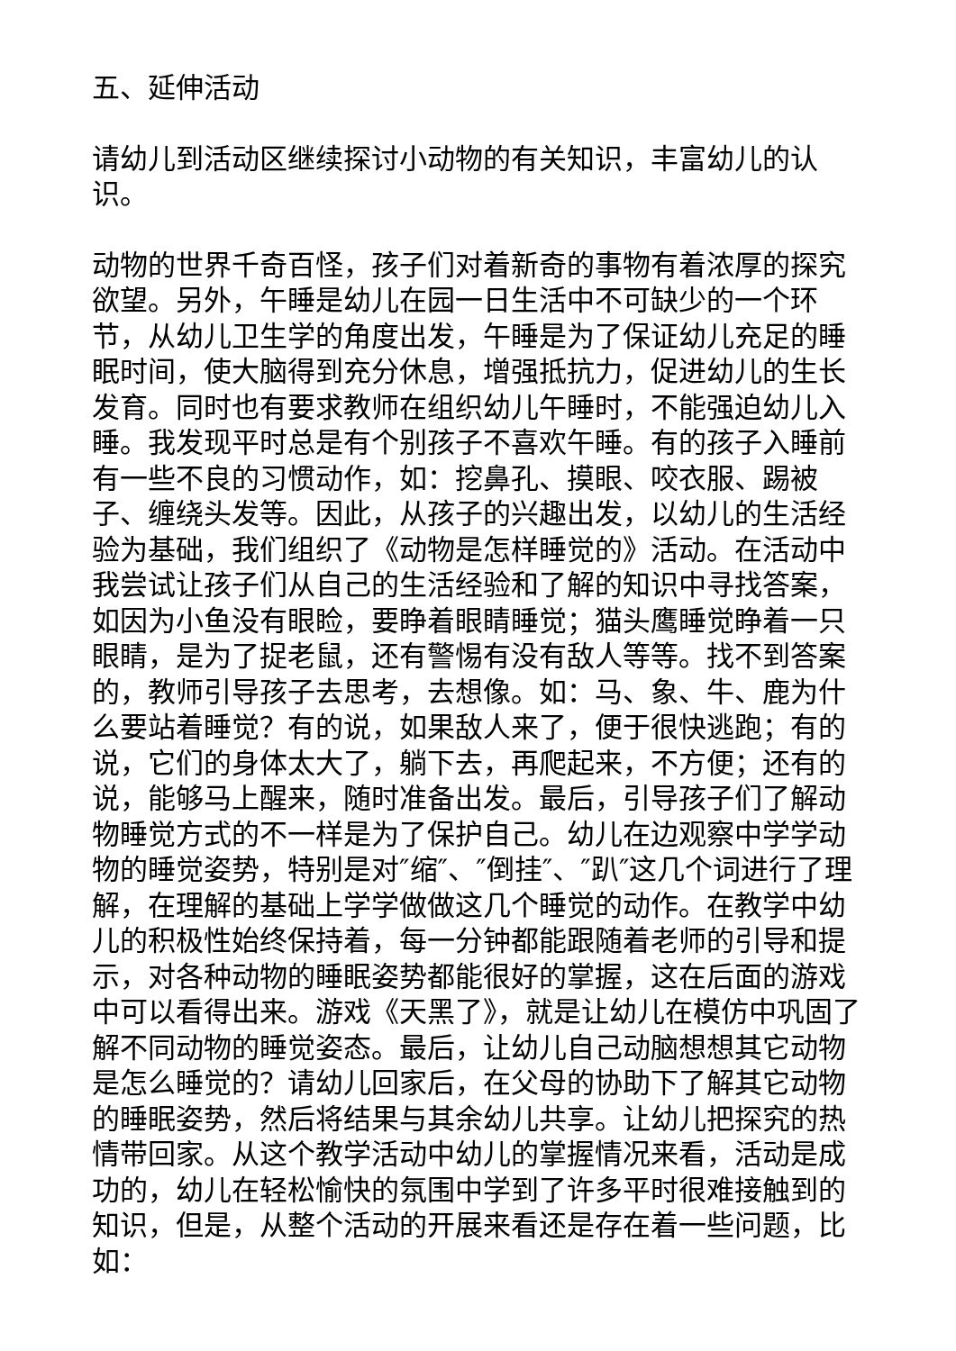五、延伸活动
请幼儿到活动区继续探讨小动物的有关知识，丰富幼儿的认识。
动物的世界千奇百怪，孩子们对着新奇的事物有着浓厚的探究欲望。另外，午睡是幼儿在园一日生活中不可缺少的一个环节，从幼儿卫生学的角度出发，午睡是为了保证幼儿充足的睡眠时间，使大脑得到充分休息，增强抵抗力，促进幼儿的生长发育。同时也有要求教师在组织幼儿午睡时，不能强迫幼儿入睡。我发现平时总是有个别孩子不喜欢午睡。有的孩子入睡前有一些不良的习惯动作，如：挖鼻孔、摸眼、咬衣服、踢被子、缠绕头发等。因此，从孩子的兴趣出发，以幼儿的生活经验为基础，我们组织了《动物是怎样睡觉的》活动。在活动中我尝试让孩子们从自己的生活经验和了解的知识中寻找答案，如因为小鱼没有眼睑，要睁着眼睛睡觉；猫头鹰睡觉睁着一只眼睛，是为了捉老鼠，还有警惕有没有敌人等等。找不到答案的，教师引导孩子去思考，去想像。如：马、象、牛、鹿为什么要站着睡觉？有的说，如果敌人来了，便于很快逃跑；有的说，它们的身体太大了，躺下去，再爬起来，不方便；还有的说，能够马上醒来，随时准备出发。最后，引导孩子们了解动物睡觉方式的不一样是为了保护自己。幼儿在边观察中学学动物的睡觉姿势，特别是对″缩″、″倒挂″、″趴″这几个词进行了理解，在理解的基础上学学做做这几个睡觉的动作。在教学中幼儿的积极性始终保持着，每一分钟都能跟随着老师的引导和提示，对各种动物的睡眠姿势都能很好的掌握，这在后面的游戏中可以看得出来。游戏《天黑了》，就是让幼儿在模仿中巩固了解不同动物的睡觉姿态。最后，让幼儿自己动脑想想其它动物是怎么睡觉的？请幼儿回家后，在父母的协助下了解其它动物的睡眠姿势，然后将结果与其余幼儿共享。让幼儿把探究的热情带回家。从这个教学活动中幼儿的掌握情况来看，活动是成功的，幼儿在轻松愉快的氛围中学到了许多平时很难接触到的知识，但是，从整个活动的开展来看还是存在着一些问题，比如：